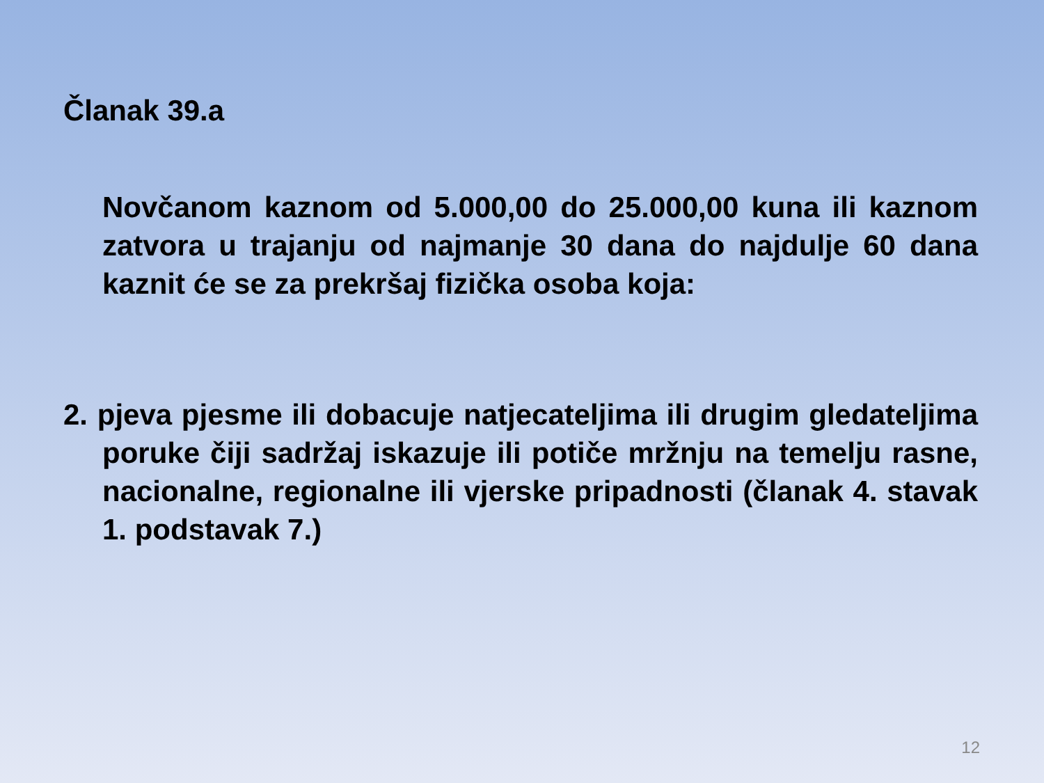Članak 39.a
Novčanom kaznom od 5.000,00 do 25.000,00 kuna ili kaznom zatvora u trajanju od najmanje 30 dana do najdulje 60 dana kaznit će se za prekršaj fizička osoba koja:
2. pjeva pjesme ili dobacuje natjecateljima ili drugim gledateljima poruke čiji sadržaj iskazuje ili potiče mržnju na temelju rasne, nacionalne, regionalne ili vjerske pripadnosti (članak 4. stavak 1. podstavak 7.)
12